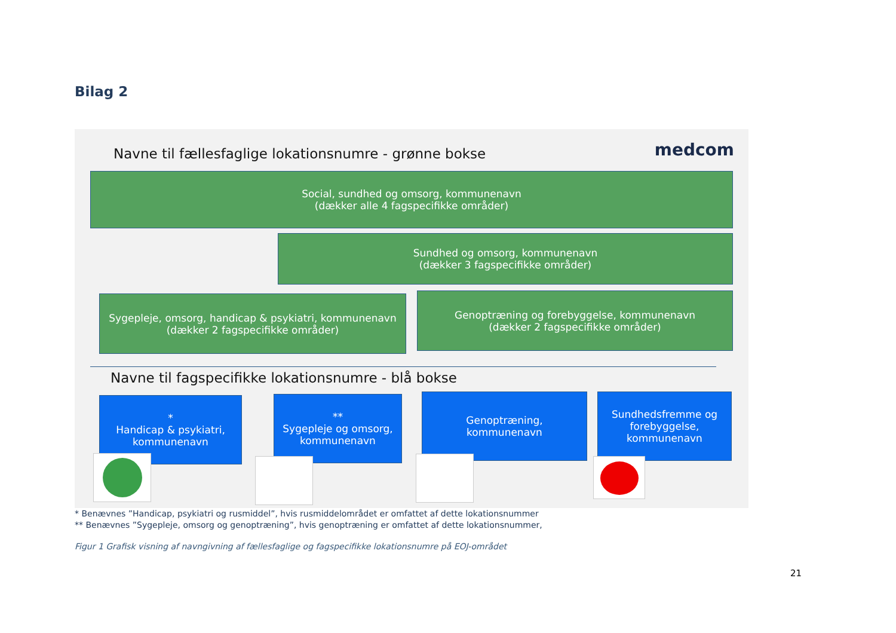Bilag 2
Navne til fællesfaglige lokationsnumre - grønne bokse
medcom
Social, sundhed og omsorg, kommunenavn
(dækker alle 4 fagspecifikke områder)
Sundhed og omsorg, kommunenavn
(dækker 3 fagspecifikke områder)
Sygepleje, omsorg, handicap & psykiatri, kommunenavn
(dækker 2 fagspecifikke områder)
Genoptræning og forebyggelse, kommunenavn
(dækker 2 fagspecifikke områder)
Navne til fagspecifikke lokationsnumre - blå bokse
*
Handicap & psykiatri,
kommunenavn
**
Sygepleje og omsorg,
kommunenavn
Genoptræning,
kommunenavn
Sundhedsfremme og
forebyggelse,
kommunenavn
* Benævnes ”Handicap, psykiatri og rusmiddel”, hvis rusmiddelområdet er omfattet af dette lokationsnummer
** Benævnes ”Sygepleje, omsorg og genoptræning”, hvis genoptræning er omfattet af dette lokationsnummer,
Figur 1 Grafisk visning af navngivning af fællesfaglige og fagspecifikke lokationsnumre på EOJ-området
21